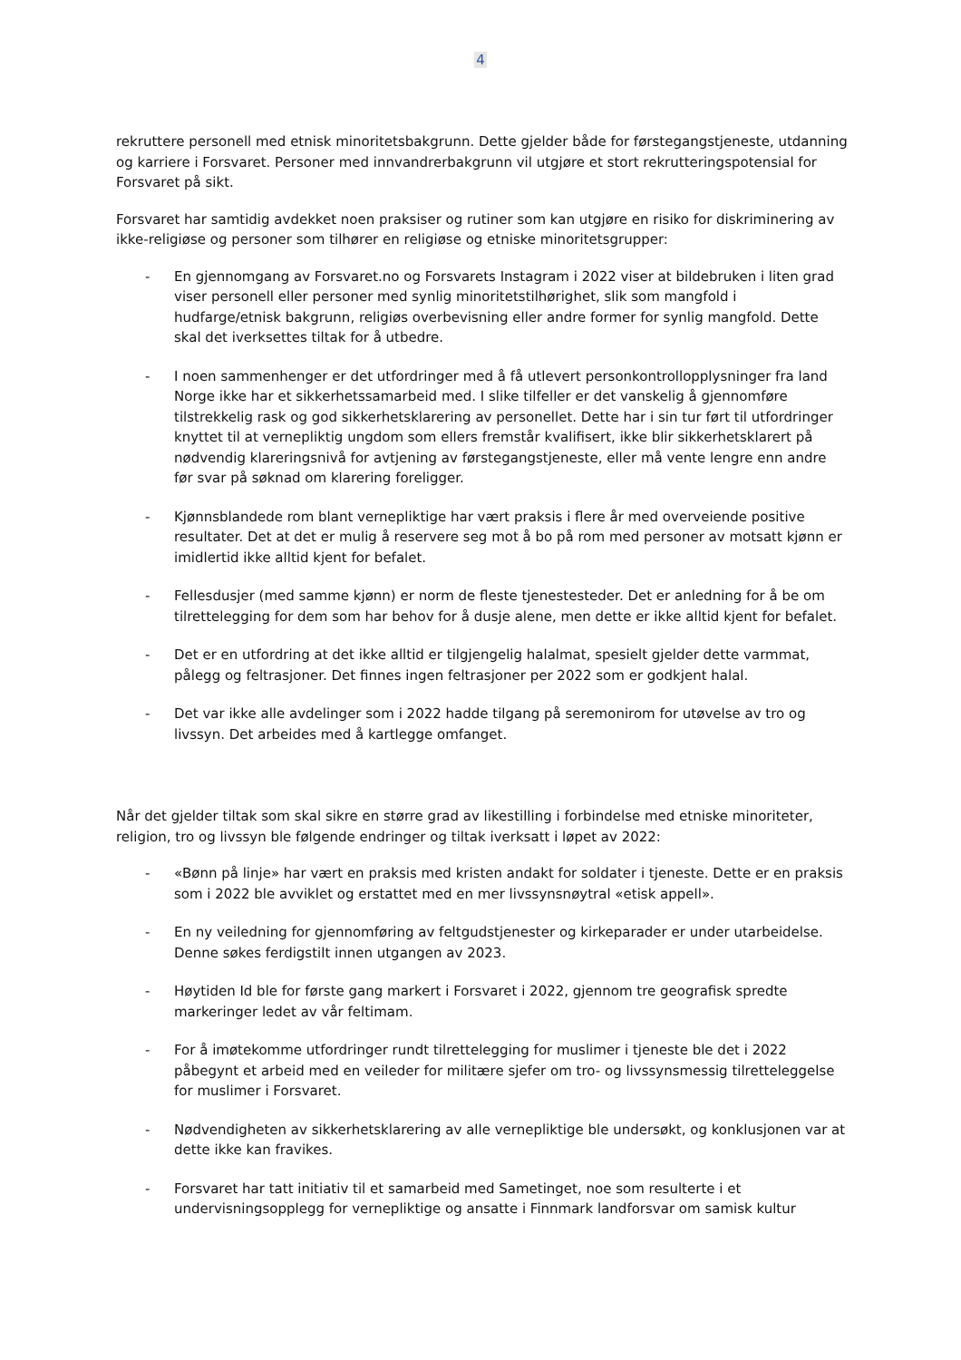4
rekruttere personell med etnisk minoritetsbakgrunn. Dette gjelder både for førstegangstjeneste, utdanning og karriere i Forsvaret. Personer med innvandrerbakgrunn vil utgjøre et stort rekrutteringspotensial for Forsvaret på sikt.
Forsvaret har samtidig avdekket noen praksiser og rutiner som kan utgjøre en risiko for diskriminering av ikke-religiøse og personer som tilhører en religiøse og etniske minoritetsgrupper:
- En gjennomgang av Forsvaret.no og Forsvarets Instagram i 2022 viser at bildebruken i liten grad viser personell eller personer med synlig minoritetstilhørighet, slik som mangfold i hudfarge/etnisk bakgrunn, religiøs overbevisning eller andre former for synlig mangfold. Dette skal det iverksettes tiltak for å utbedre.
- I noen sammenhenger er det utfordringer med å få utlevert personkontrollopplysninger fra land Norge ikke har et sikkerhetssamarbeid med. I slike tilfeller er det vanskelig å gjennomføre tilstrekkelig rask og god sikkerhetsklarering av personellet. Dette har i sin tur ført til utfordringer knyttet til at vernepliktig ungdom som ellers fremstår kvalifisert, ikke blir sikkerhetsklarert på nødvendig klareringsnivå for avtjening av førstegangstjeneste, eller må vente lengre enn andre før svar på søknad om klarering foreligger.
- Kjønnsblandede rom blant vernepliktige har vært praksis i flere år med overveiende positive resultater. Det at det er mulig å reservere seg mot å bo på rom med personer av motsatt kjønn er imidlertid ikke alltid kjent for befalet.
- Fellesdusjer (med samme kjønn) er norm de fleste tjenestesteder. Det er anledning for å be om tilrettelegging for dem som har behov for å dusje alene, men dette er ikke alltid kjent for befalet.
- Det er en utfordring at det ikke alltid er tilgjengelig halalmat, spesielt gjelder dette varmmat, pålegg og feltrasjoner. Det finnes ingen feltrasjoner per 2022 som er godkjent halal.
- Det var ikke alle avdelinger som i 2022 hadde tilgang på seremonirom for utøvelse av tro og livssyn. Det arbeides med å kartlegge omfanget.
Når det gjelder tiltak som skal sikre en større grad av likestilling i forbindelse med etniske minoriteter, religion, tro og livssyn ble følgende endringer og tiltak iverksatt i løpet av 2022:
- «Bønn på linje» har vært en praksis med kristen andakt for soldater i tjeneste. Dette er en praksis som i 2022 ble avviklet og erstattet med en mer livssynsnøytral «etisk appell».
- En ny veiledning for gjennomføring av feltgudstjenester og kirkeparader er under utarbeidelse. Denne søkes ferdigstilt innen utgangen av 2023.
- Høytiden Id ble for første gang markert i Forsvaret i 2022, gjennom tre geografisk spredte markeringer ledet av vår feltimam.
- For å imøtekomme utfordringer rundt tilrettelegging for muslimer i tjeneste ble det i 2022 påbegynt et arbeid med en veileder for militære sjefer om tro- og livssynsmessig tilretteleggelse for muslimer i Forsvaret.
- Nødvendigheten av sikkerhetsklarering av alle vernepliktige ble undersøkt, og konklusjonen var at dette ikke kan fravikes.
- Forsvaret har tatt initiativ til et samarbeid med Sametinget, noe som resulterte i et undervisningsopplegg for vernepliktige og ansatte i Finnmark landforsvar om samisk kultur